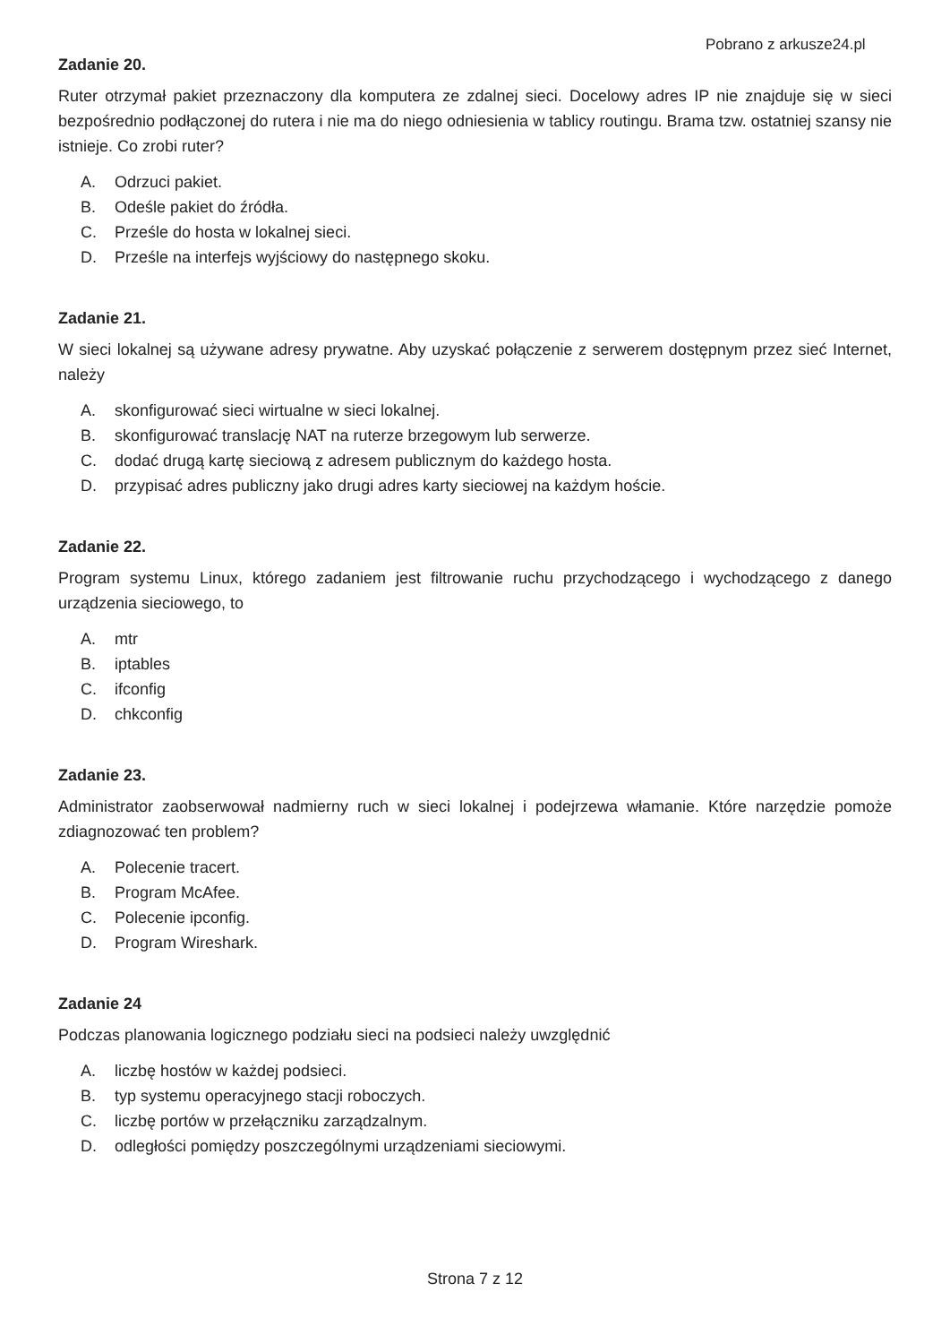Pobrano z arkusze24.pl
Zadanie 20.
Ruter otrzymał pakiet przeznaczony dla komputera ze zdalnej sieci. Docelowy adres IP nie znajduje się w sieci bezpośrednio podłączonej do rutera i nie ma do niego odniesienia w tablicy routingu. Brama tzw. ostatniej szansy nie istnieje. Co zrobi ruter?
A. Odrzuci pakiet.
B. Odeśle pakiet do źródła.
C. Prześle do hosta w lokalnej sieci.
D. Prześle na interfejs wyjściowy do następnego skoku.
Zadanie 21.
W sieci lokalnej są używane adresy prywatne. Aby uzyskać połączenie z serwerem dostępnym przez sieć Internet, należy
A. skonfigurować sieci wirtualne w sieci lokalnej.
B. skonfigurować translację NAT na ruterze brzegowym lub serwerze.
C. dodać drugą kartę sieciową z adresem publicznym do każdego hosta.
D. przypisać adres publiczny jako drugi adres karty sieciowej na każdym hoście.
Zadanie 22.
Program systemu Linux, którego zadaniem jest filtrowanie ruchu przychodzącego i wychodzącego z danego urządzenia sieciowego, to
A. mtr
B. iptables
C. ifconfig
D. chkconfig
Zadanie 23.
Administrator zaobserwował nadmierny ruch w sieci lokalnej i podejrzewa włamanie. Które narzędzie pomoże zdiagnozować ten problem?
A. Polecenie tracert.
B. Program McAfee.
C. Polecenie ipconfig.
D. Program Wireshark.
Zadanie 24
Podczas planowania logicznego podziału sieci na podsieci należy uwzględnić
A. liczbę hostów w każdej podsieci.
B. typ systemu operacyjnego stacji roboczych.
C. liczbę portów w przełączniku zarządzalnym.
D. odległości pomiędzy poszczególnymi urządzeniami sieciowymi.
Strona 7 z 12